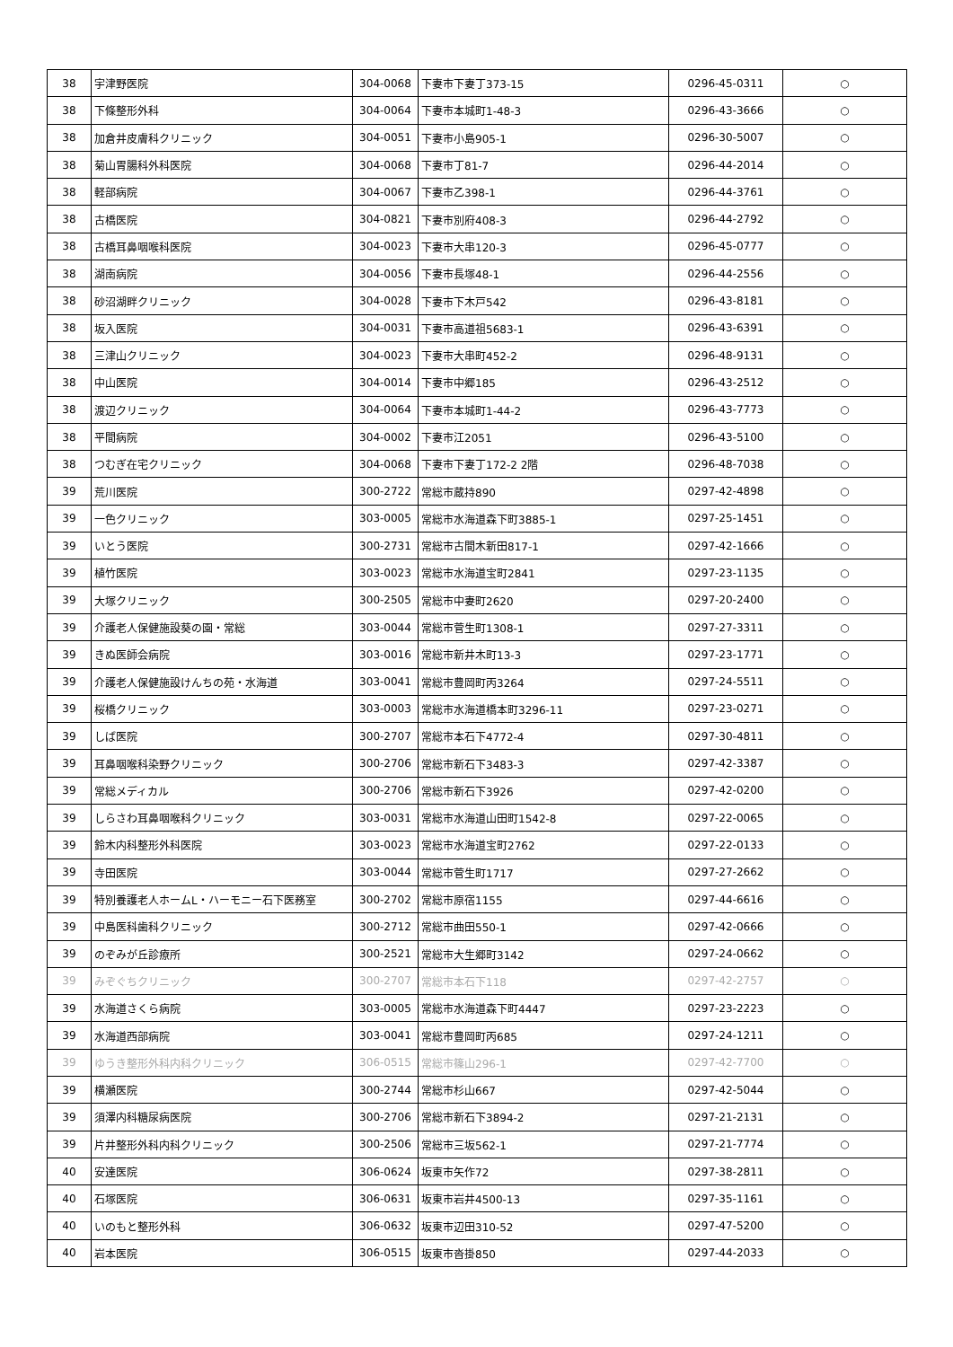| 38 | 宇津野医院 | 304-0068 | 下妻市下妻丁373-15 | 0296-45-0311 | ○ |
| 38 | 下條整形外科 | 304-0064 | 下妻市本城町1-48-3 | 0296-43-3666 | ○ |
| 38 | 加倉井皮膚科クリニック | 304-0051 | 下妻市小島905-1 | 0296-30-5007 | ○ |
| 38 | 菊山胃腸科外科医院 | 304-0068 | 下妻市丁81-7 | 0296-44-2014 | ○ |
| 38 | 軽部病院 | 304-0067 | 下妻市乙398-1 | 0296-44-3761 | ○ |
| 38 | 古橋医院 | 304-0821 | 下妻市別府408-3 | 0296-44-2792 | ○ |
| 38 | 古橋耳鼻咽喉科医院 | 304-0023 | 下妻市大串120-3 | 0296-45-0777 | ○ |
| 38 | 湖南病院 | 304-0056 | 下妻市長塚48-1 | 0296-44-2556 | ○ |
| 38 | 砂沼湖畔クリニック | 304-0028 | 下妻市下木戸542 | 0296-43-8181 | ○ |
| 38 | 坂入医院 | 304-0031 | 下妻市高道祖5683-1 | 0296-43-6391 | ○ |
| 38 | 三津山クリニック | 304-0023 | 下妻市大串町452-2 | 0296-48-9131 | ○ |
| 38 | 中山医院 | 304-0014 | 下妻市中郷185 | 0296-43-2512 | ○ |
| 38 | 渡辺クリニック | 304-0064 | 下妻市本城町1-44-2 | 0296-43-7773 | ○ |
| 38 | 平間病院 | 304-0002 | 下妻市江2051 | 0296-43-5100 | ○ |
| 38 | つむぎ在宅クリニック | 304-0068 | 下妻市下妻丁172-2 2階 | 0296-48-7038 | ○ |
| 39 | 荒川医院 | 300-2722 | 常総市蔵持890 | 0297-42-4898 | ○ |
| 39 | 一色クリニック | 303-0005 | 常総市水海道森下町3885-1 | 0297-25-1451 | ○ |
| 39 | いとう医院 | 300-2731 | 常総市古間木新田817-1 | 0297-42-1666 | ○ |
| 39 | 植竹医院 | 303-0023 | 常総市水海道宝町2841 | 0297-23-1135 | ○ |
| 39 | 大塚クリニック | 300-2505 | 常総市中妻町2620 | 0297-20-2400 | ○ |
| 39 | 介護老人保健施設葵の園・常総 | 303-0044 | 常総市菅生町1308-1 | 0297-27-3311 | ○ |
| 39 | きぬ医師会病院 | 303-0016 | 常総市新井木町13-3 | 0297-23-1771 | ○ |
| 39 | 介護老人保健施設けんちの苑・水海道 | 303-0041 | 常総市豊岡町丙3264 | 0297-24-5511 | ○ |
| 39 | 桜橋クリニック | 303-0003 | 常総市水海道橋本町3296-11 | 0297-23-0271 | ○ |
| 39 | しば医院 | 300-2707 | 常総市本石下4772-4 | 0297-30-4811 | ○ |
| 39 | 耳鼻咽喉科染野クリニック | 300-2706 | 常総市新石下3483-3 | 0297-42-3387 | ○ |
| 39 | 常総メディカル | 300-2706 | 常総市新石下3926 | 0297-42-0200 | ○ |
| 39 | しらさわ耳鼻咽喉科クリニック | 303-0031 | 常総市水海道山田町1542-8 | 0297-22-0065 | ○ |
| 39 | 鈴木内科整形外科医院 | 303-0023 | 常総市水海道宝町2762 | 0297-22-0133 | ○ |
| 39 | 寺田医院 | 303-0044 | 常総市菅生町1717 | 0297-27-2662 | ○ |
| 39 | 特別養護老人ホームL・ハーモニー石下医務室 | 300-2702 | 常総市原宿1155 | 0297-44-6616 | ○ |
| 39 | 中島医科歯科クリニック | 300-2712 | 常総市曲田550-1 | 0297-42-0666 | ○ |
| 39 | のぞみが丘診療所 | 300-2521 | 常総市大生郷町3142 | 0297-24-0662 | ○ |
| 39 | みぞぐちクリニック | 300-2707 | 常総市本石下118 | 0297-42-2757 | ○ |
| 39 | 水海道さくら病院 | 303-0005 | 常総市水海道森下町4447 | 0297-23-2223 | ○ |
| 39 | 水海道西部病院 | 303-0041 | 常総市豊岡町丙685 | 0297-24-1211 | ○ |
| 39 | ゆうき整形外科内科クリニック | 306-0515 | 常総市篠山296-1 | 0297-42-7700 | ○ |
| 39 | 横瀬医院 | 300-2744 | 常総市杉山667 | 0297-42-5044 | ○ |
| 39 | 須澤内科糖尿病医院 | 300-2706 | 常総市新石下3894-2 | 0297-21-2131 | ○ |
| 39 | 片井整形外科内科クリニック | 300-2506 | 常総市三坂562-1 | 0297-21-7774 | ○ |
| 40 | 安達医院 | 306-0624 | 坂東市矢作72 | 0297-38-2811 | ○ |
| 40 | 石塚医院 | 306-0631 | 坂東市岩井4500-13 | 0297-35-1161 | ○ |
| 40 | いのもと整形外科 | 306-0632 | 坂東市辺田310-52 | 0297-47-5200 | ○ |
| 40 | 岩本医院 | 306-0515 | 坂東市沓掛850 | 0297-44-2033 | ○ |